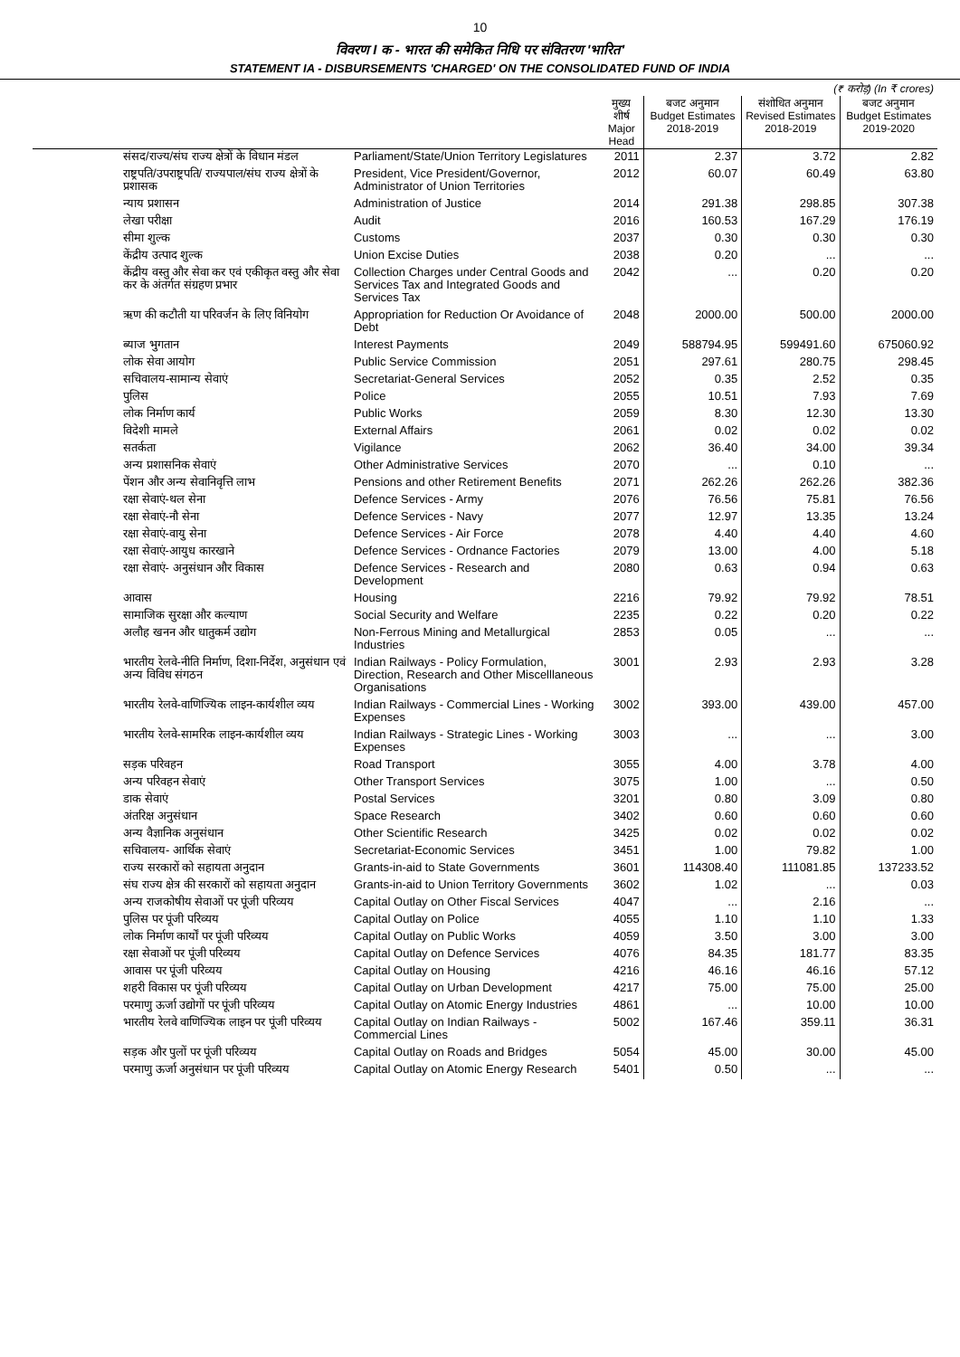10
विवरण I क - भारत की समेकित निधि पर संवितरण 'भारित'
STATEMENT IA - DISBURSEMENTS 'CHARGED' ON THE CONSOLIDATED FUND OF INDIA
| (₹ करोड़) (In ₹ crores) | | | | | |
| --- | --- | --- | --- | --- | --- |
| | | मुख्य शीर्ष Major Head | बजट अनुमान Budget Estimates 2018-2019 | संशोधित अनुमान Revised Estimates 2018-2019 | बजट अनुमान Budget Estimates 2019-2020 |
| संसद/राज्य/संघ राज्य क्षेत्रों के विधान मंडल | Parliament/State/Union Territory Legislatures | 2011 | 2.37 | 3.72 | 2.82 |
| राष्ट्रपति/उपराष्ट्रपति/ राज्यपाल/संघ राज्य क्षेत्रों के प्रशासक | President, Vice President/Governor, Administrator of Union Territories | 2012 | 60.07 | 60.49 | 63.80 |
| न्याय प्रशासन | Administration of Justice | 2014 | 291.38 | 298.85 | 307.38 |
| लेखा परीक्षा | Audit | 2016 | 160.53 | 167.29 | 176.19 |
| सीमा शुल्क | Customs | 2037 | 0.30 | 0.30 | 0.30 |
| केंद्रीय उत्पाद शुल्क | Union Excise Duties | 2038 | 0.20 | ... | ... |
| केंद्रीय वस्तु और सेवा कर एवं एकीकृत वस्तु और सेवा कर के अंतर्गत संग्रहण प्रभार | Collection Charges under Central Goods and Services Tax and Integrated Goods and Services Tax | 2042 | ... | 0.20 | 0.20 |
| ऋण की कटौती या परिवर्जन के लिए विनियोग | Appropriation for Reduction Or Avoidance of Debt | 2048 | 2000.00 | 500.00 | 2000.00 |
| ब्याज भुगतान | Interest Payments | 2049 | 588794.95 | 599491.60 | 675060.92 |
| लोक सेवा आयोग | Public Service Commission | 2051 | 297.61 | 280.75 | 298.45 |
| सचिवालय-सामान्य सेवाएं | Secretariat-General Services | 2052 | 0.35 | 2.52 | 0.35 |
| पुलिस | Police | 2055 | 10.51 | 7.93 | 7.69 |
| लोक निर्माण कार्य | Public Works | 2059 | 8.30 | 12.30 | 13.30 |
| विदेशी मामले | External Affairs | 2061 | 0.02 | 0.02 | 0.02 |
| सतर्कता | Vigilance | 2062 | 36.40 | 34.00 | 39.34 |
| अन्य प्रशासनिक सेवाएं | Other Administrative Services | 2070 | ... | 0.10 | ... |
| पेंशन और अन्य सेवानिवृत्ति लाभ | Pensions and other Retirement Benefits | 2071 | 262.26 | 262.26 | 382.36 |
| रक्षा सेवाएं-थल सेना | Defence Services - Army | 2076 | 76.56 | 75.81 | 76.56 |
| रक्षा सेवाएं-नौ सेना | Defence Services - Navy | 2077 | 12.97 | 13.35 | 13.24 |
| रक्षा सेवाएं-वायु सेना | Defence Services - Air Force | 2078 | 4.40 | 4.40 | 4.60 |
| रक्षा सेवाएं-आयुध कारखाने | Defence Services - Ordnance Factories | 2079 | 13.00 | 4.00 | 5.18 |
| रक्षा सेवाएं- अनुसंधान और विकास | Defence Services - Research and Development | 2080 | 0.63 | 0.94 | 0.63 |
| आवास | Housing | 2216 | 79.92 | 79.92 | 78.51 |
| सामाजिक सुरक्षा और कल्याण | Social Security and Welfare | 2235 | 0.22 | 0.20 | 0.22 |
| अलौह खनन और धातुकर्म उद्योग | Non-Ferrous Mining and Metallurgical Industries | 2853 | 0.05 | ... | ... |
| भारतीय रेलवे-नीति निर्माण, दिशा-निर्देश, अनुसंधान एवं अन्य विविध संगठन | Indian Railways - Policy Formulation, Direction, Research and Other Miscelllaneous Organisations | 3001 | 2.93 | 2.93 | 3.28 |
| भारतीय रेलवे-वाणिज्यिक लाइन-कार्यशील व्यय | Indian Railways - Commercial Lines - Working Expenses | 3002 | 393.00 | 439.00 | 457.00 |
| भारतीय रेलवे-सामरिक लाइन-कार्यशील व्यय | Indian Railways - Strategic Lines - Working Expenses | 3003 | ... | ... | 3.00 |
| सड़क परिवहन | Road Transport | 3055 | 4.00 | 3.78 | 4.00 |
| अन्य परिवहन सेवाएं | Other Transport Services | 3075 | 1.00 | ... | 0.50 |
| डाक सेवाएं | Postal Services | 3201 | 0.80 | 3.09 | 0.80 |
| अंतरिक्ष अनुसंधान | Space Research | 3402 | 0.60 | 0.60 | 0.60 |
| अन्य वैज्ञानिक अनुसंधान | Other Scientific Research | 3425 | 0.02 | 0.02 | 0.02 |
| सचिवालय- आर्थिक सेवाएं | Secretariat-Economic Services | 3451 | 1.00 | 79.82 | 1.00 |
| राज्य सरकारों को सहायता अनुदान | Grants-in-aid to State Governments | 3601 | 114308.40 | 111081.85 | 137233.52 |
| संघ राज्य क्षेत्र की सरकारों को सहायता अनुदान | Grants-in-aid to Union Territory Governments | 3602 | 1.02 | ... | 0.03 |
| अन्य राजकोषीय सेवाओं पर पूंजी परिव्यय | Capital Outlay on Other Fiscal Services | 4047 | ... | 2.16 | ... |
| पुलिस पर पूंजी परिव्यय | Capital Outlay on Police | 4055 | 1.10 | 1.10 | 1.33 |
| लोक निर्माण कार्यों पर पूंजी परिव्यय | Capital Outlay on Public Works | 4059 | 3.50 | 3.00 | 3.00 |
| रक्षा सेवाओं पर पूंजी परिव्यय | Capital Outlay on Defence Services | 4076 | 84.35 | 181.77 | 83.35 |
| आवास पर पूंजी परिव्यय | Capital Outlay on Housing | 4216 | 46.16 | 46.16 | 57.12 |
| शहरी विकास पर पूंजी परिव्यय | Capital Outlay on Urban Development | 4217 | 75.00 | 75.00 | 25.00 |
| परमाणु ऊर्जा उद्योगों पर पूंजी परिव्यय | Capital Outlay on Atomic Energy Industries | 4861 | ... | 10.00 | 10.00 |
| भारतीय रेलवे वाणिज्यिक लाइन पर पूंजी परिव्यय | Capital Outlay on Indian Railways - Commercial Lines | 5002 | 167.46 | 359.11 | 36.31 |
| सड़क और पुलों पर पूंजी परिव्यय | Capital Outlay on Roads and Bridges | 5054 | 45.00 | 30.00 | 45.00 |
| परमाणु ऊर्जा अनुसंधान पर पूंजी परिव्यय | Capital Outlay on Atomic Energy Research | 5401 | 0.50 | ... | ... |